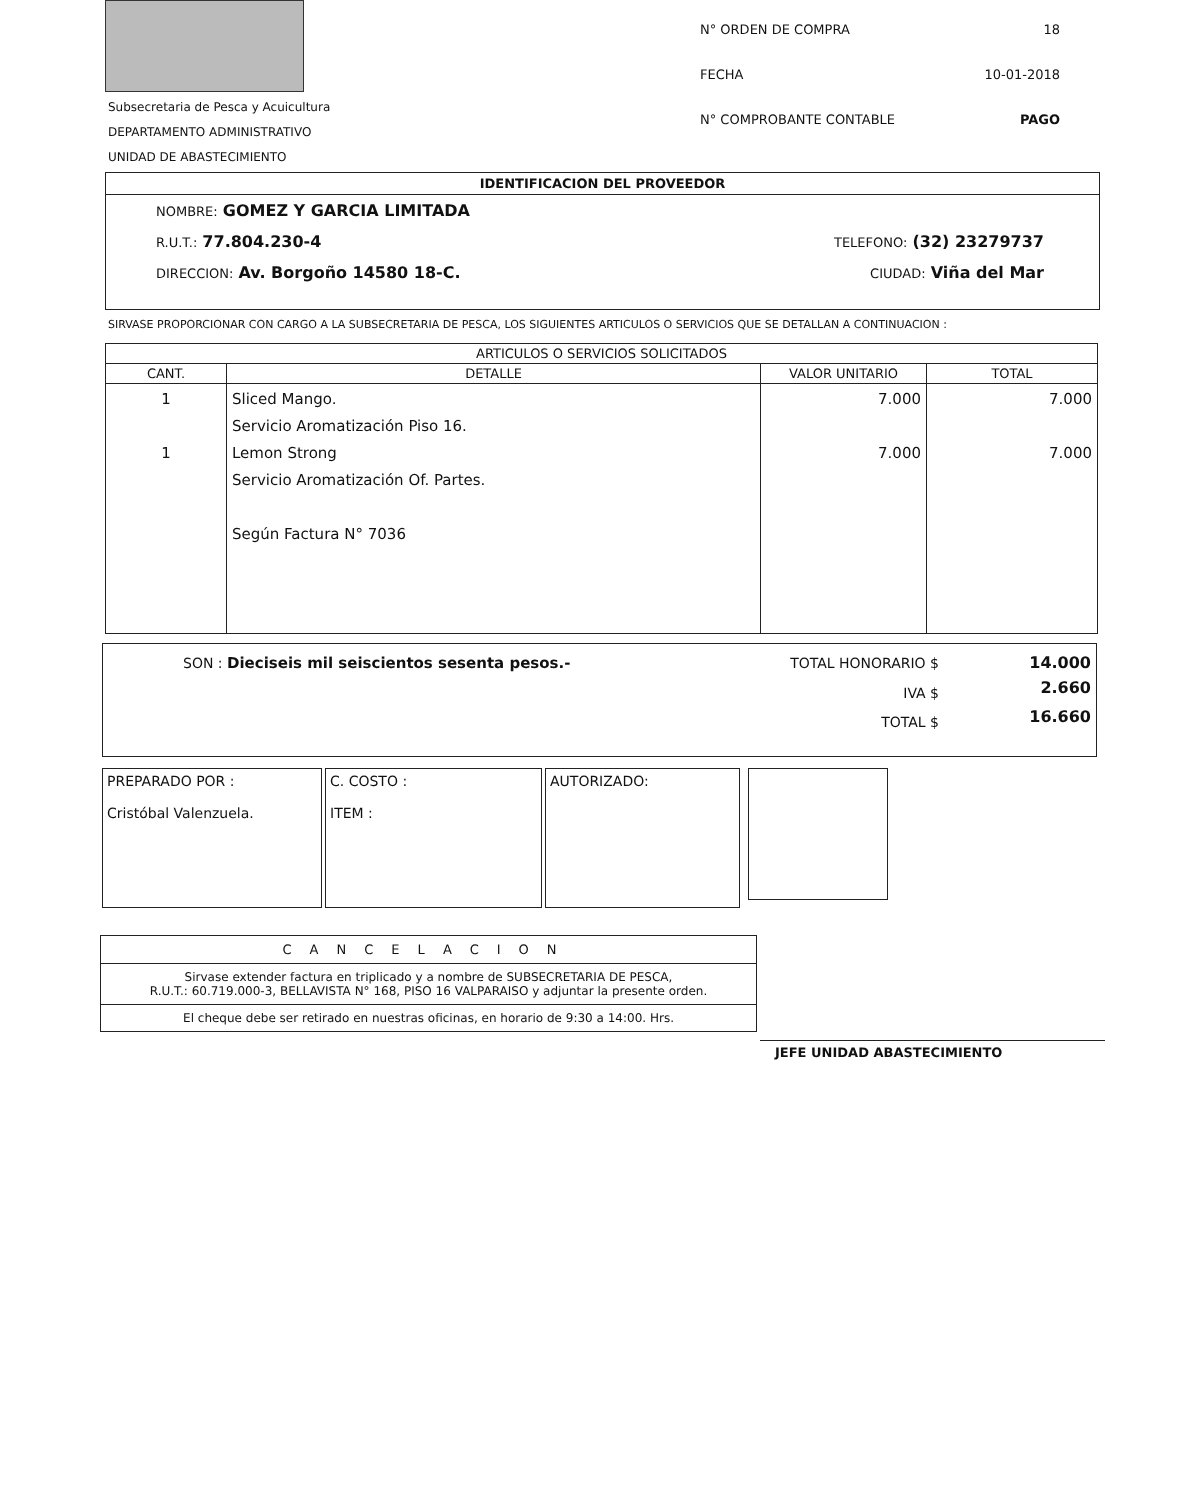Subsecretaria de Pesca y Acuicultura
DEPARTAMENTO ADMINISTRATIVO
UNIDAD DE ABASTECIMIENTO
N° ORDEN DE COMPRA 18
FECHA 10-01-2018
N° COMPROBANTE CONTABLE PAGO
IDENTIFICACION DEL PROVEEDOR
NOMBRE: GOMEZ Y GARCIA LIMITADA
R.U.T.: 77.804.230-4 TELEFONO: (32) 23279737
DIRECCION: Av. Borgoño 14580 18-C. CIUDAD: Viña del Mar
SIRVASE PROPORCIONAR CON CARGO A LA SUBSECRETARIA DE PESCA, LOS SIGUIENTES ARTICULOS O SERVICIOS QUE SE DETALLAN A CONTINUACION :
| ARTICULOS O SERVICIOS SOLICITADOS | | | |
| --- | --- | --- | --- |
| CANT. | DETALLE | VALOR UNITARIO | TOTAL |
| 1 1 | Sliced Mango. Servicio Aromatización Piso 16. Lemon Strong Servicio Aromatización Of. Partes. Según Factura N° 7036 | 7.000 7.000 | 7.000 7.000 |
| SON : Dieciseis mil seiscientos sesenta pesos.- | TOTAL HONORARIO $ | 14.000 |
| | IVA $ | 2.660 |
| | TOTAL $ | 16.660 |
PREPARADO POR :
Cristóbal Valenzuela.
C. COSTO :
ITEM :
AUTORIZADO:
CANCELACION
Sirvase extender factura en triplicado y a nombre de SUBSECRETARIA DE PESCA,
R.U.T.: 60.719.000-3, BELLAVISTA N° 168, PISO 16 VALPARAISO y adjuntar la presente orden.
El cheque debe ser retirado en nuestras oficinas, en horario de 9:30 a 14:00. Hrs.
JEFE UNIDAD ABASTECIMIENTO